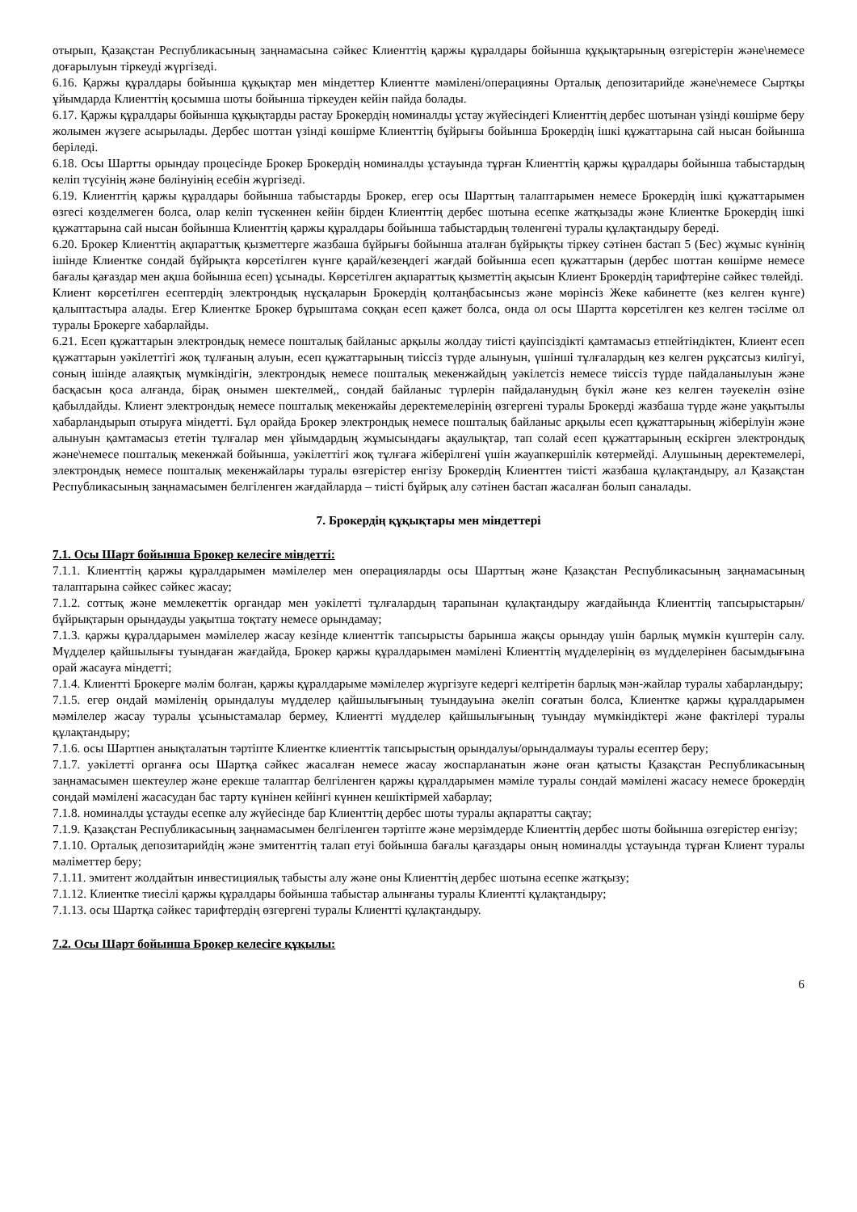отырып, Қазақстан Республикасының заңнамасына сәйкес Клиенттің қаржы құралдары бойынша құқықтарының өзгерістерін және\немесе доғарылуын тіркеуді жүргізеді.
6.16. Қаржы құралдары бойынша құқықтар мен міндеттер Клиентте мәмілені/операцияны Орталық депозитарийде және\немесе Сыртқы ұйымдарда Клиенттің қосымша шоты бойынша тіркеуден кейін пайда болады.
6.17. Қаржы құралдары бойынша құқықтарды растау Брокердің номиналды ұстау жүйесіндегі Клиенттің дербес шотынан үзінді көшірме беру жолымен жүзеге асырылады. Дербес шоттан үзінді көшірме Клиенттің бұйрығы бойынша Брокердің ішкі құжаттарына сай нысан бойынша беріледі.
6.18. Осы Шартты орындау процесінде Брокер Брокердің номиналды ұстауында тұрған Клиенттің қаржы құралдары бойынша табыстардың келіп түсуінің және бөлінуінің есебін жүргізеді.
6.19. Клиенттің қаржы құралдары бойынша табыстарды Брокер, егер осы Шарттың талаптарымен немесе Брокердің ішкі құжаттарымен өзгесі көзделмеген болса, олар келіп түскеннен кейін бірден Клиенттің дербес шотына есепке жатқызады және Клиентке Брокердің ішкі құжаттарына сай нысан бойынша Клиенттің қаржы құралдары бойынша табыстардың төленгені туралы құлақтандыру береді.
6.20. Брокер Клиенттің ақпараттық қызметтерге жазбаша бұйрығы бойынша аталған бұйрықты тіркеу сәтінен бастап 5 (Бес) жұмыс күнінің ішінде Клиентке сондай бұйрықта көрсетілген күнге қарай/кезеңдегі жағдай бойынша есеп құжаттарын (дербес шоттан көшірме немесе бағалы қағаздар мен ақша бойынша есеп) ұсынады. Көрсетілген ақпараттық қызметтің ақысын Клиент Брокердің тарифтеріне сәйкес төлейді.
Клиент көрсетілген есептердің электрондық нұсқаларын Брокердің қолтаңбасынсыз және мөрінсіз Жеке кабинетте (кез келген күнге) қалыптастыра алады. Егер Клиентке Брокер бұрыштама соққан есеп қажет болса, онда ол осы Шартта көрсетілген кез келген тәсілме ол туралы Брокерге хабарлайды.
6.21. Есеп құжаттарын электрондық немесе пошталық байланыс арқылы жолдау тиісті қауіпсіздікті қамтамасыз етпейтіндіктен, Клиент есеп құжаттарын уәкілеттігі жоқ тұлғаның алуын, есеп құжаттарының тиіссіз түрде алынуын, үшінші тұлғалардың кез келген рұқсатсыз килігуі, соның ішінде алаяқтық мүмкіндігін, электрондық немесе пошталық мекенжайдың уәкілетсіз немесе тиіссіз түрде пайдаланылуын және басқасын қоса алғанда, бірақ онымен шектелмей,, сондай байланыс түрлерін пайдаланудың бүкіл және кез келген тәуекелін өзіне қабылдайды. Клиент электрондық немесе пошталық мекенжайы деректемелерінің өзгергені туралы Брокерді жазбаша түрде және уақытылы хабарландырып отыруға міндетті. Бұл орайда Брокер электрондық немесе пошталық байланыс арқылы есеп құжаттарының жіберілуін және алынуын қамтамасыз ететін тұлғалар мен ұйымдардың жұмысындағы ақаулықтар, тап солай есеп құжаттарының ескірген электрондық және\немесе пошталық мекенжай бойынша, уәкілеттігі жоқ тұлғаға жіберілгені үшін жауапкершілік көтермейді. Алушының деректемелері, электрондық немесе пошталық мекенжайлары туралы өзгерістер енгізу Брокердің Клиенттен тиісті жазбаша құлақтандыру, ал Қазақстан Республикасының заңнамасымен белгіленген жағдайларда – тиісті бұйрық алу сәтінен бастап жасалған болып саналады.
7. Брокердің құқықтары мен міндеттері
7.1. Осы Шарт бойынша Брокер келесіге міндетті:
7.1.1. Клиенттің қаржы құралдарымен мәмілелер мен операцияларды осы Шарттың және Қазақстан Республикасының заңнамасының талаптарына сәйкес сәйкес жасау;
7.1.2. соттық және мемлекеттік органдар мен уәкілетті тұлғалардың тарапынан құлақтандыру жағдайында Клиенттің тапсырыстарын/бұйрықтарын орындауды уақытша тоқтату немесе орындамау;
7.1.3. қаржы құралдарымен мәмілелер жасау кезінде клиенттік тапсырысты барынша жақсы орындау үшін барлық мүмкін күштерін салу. Мүдделер қайшылығы туындаған жағдайда, Брокер қаржы құралдарымен мәмілені Клиенттің мүдделерінің өз мүдделерінен басымдығына орай жасауға міндетті;
7.1.4. Клиентті Брокерге мәлім болған, қаржы құралдарыме мәмілелер жүргізуге кедергі келтіретін барлық мән-жайлар туралы хабарландыру;
7.1.5. егер ондай мәміленің орындалуы мүдделер қайшылығының туындауына әкеліп соғатын болса, Клиентке қаржы құралдарымен мәмілелер жасау туралы ұсыныстамалар бермеу, Клиентті мүдделер қайшылығының туындау мүмкіндіктері және фактілері туралы құлақтандыру;
7.1.6. осы Шартпен анықталатын тәртіпте Клиентке клиенттік тапсырыстың орындалуы/орындалмауы туралы есептер беру;
7.1.7. уәкілетті органға осы Шартқа сәйкес жасалған немесе жасау жоспарланатын және оған қатысты Қазақстан Республикасының заңнамасымен шектеулер және ерекше талаптар белгіленген қаржы құралдарымен мәміле туралы сондай мәмілені жасасу немесе брокердің сондай мәмілені жасасудан бас тарту күнінен кейінгі күннен кешіктірмей хабарлау;
7.1.8. номиналды ұстауды есепке алу жүйесінде бар Клиенттің дербес шоты туралы ақпаратты сақтау;
7.1.9. Қазақстан Республикасының заңнамасымен белгіленген тәртіпте және мерзімдерде Клиенттің дербес шоты бойынша өзгерістер енгізу;
7.1.10. Орталық депозитарийдің және эмитенттің талап етуі бойынша бағалы қағаздары оның номиналды ұстауында тұрған Клиент туралы мәліметтер беру;
7.1.11. эмитент жолдайтын инвестициялық табысты алу және оны Клиенттің дербес шотына есепке жатқызу;
7.1.12. Клиентке тиесілі қаржы құралдары бойынша табыстар алынғаны туралы Клиентті құлақтандыру;
7.1.13. осы Шартқа сәйкес тарифтердің өзгергені туралы Клиентті құлақтандыру.
7.2. Осы Шарт бойынша Брокер келесіге құқылы:
6